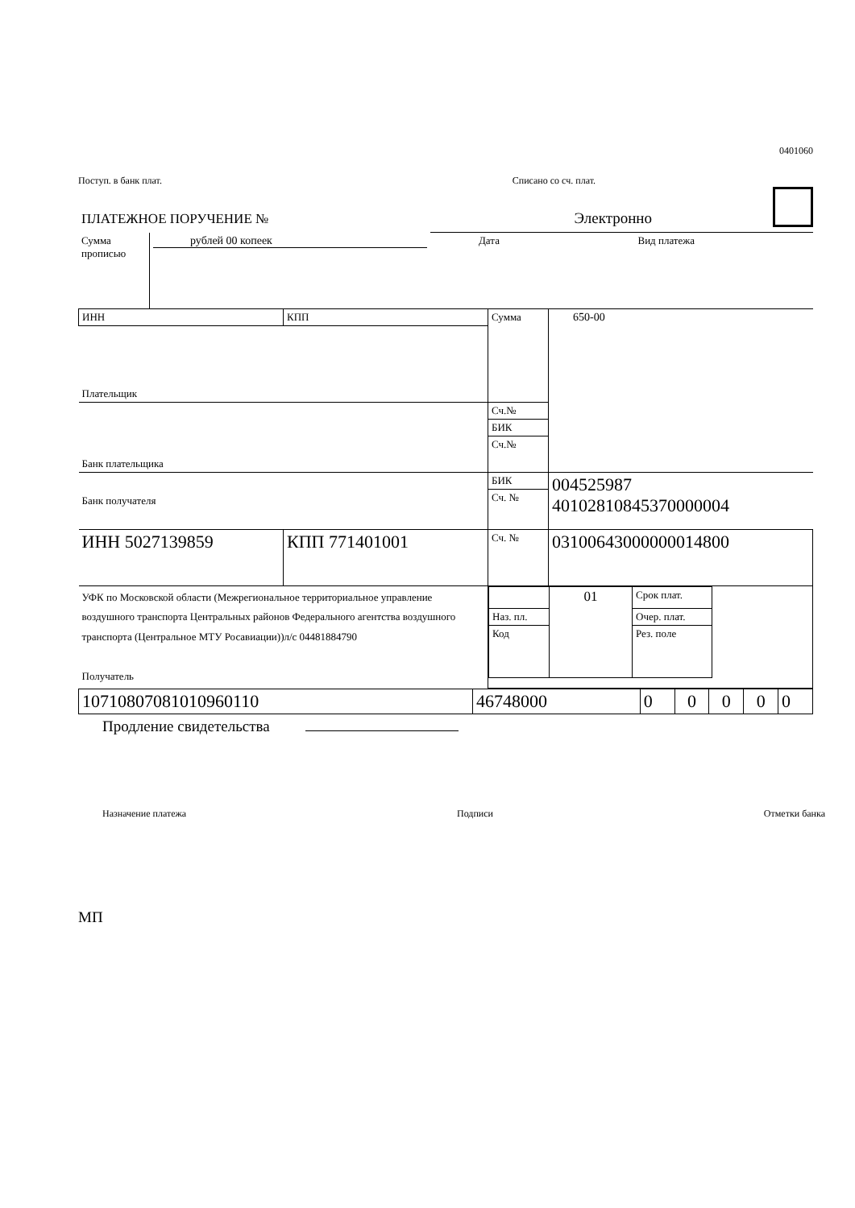0401060
Поступ. в банк плат. Списано со сч. плат.
ПЛАТЕЖНОЕ ПОРУЧЕНИЕ № Электронно
| Сумма прописью | рублей 00 копеек | Дата | Вид платежа |
| ИНН | КПП | Сумма | 650-00 |
| Плательщик | | | |
| Банк плательщика | | Сч.№ | |
| | | БИК | |
| | | Сч.№ | |
| Банк получателя | | БИК | 004525987 40102810845370000004 |
| | | Сч. № | |
| ИНН 5027139859 | КПП 771401001 | Сч. № | 03100643000000014800 |
| УФК по Московской области (Межрегиональное территориальное управление воздушного транспорта Центральных районов Федерального агентства воздушного транспорта (Центральное МТУ Росавиации))л/с 04481884790 Получатель | | / / 01 / Срок плат. / / / Наз. пл. / / Очер. плат. / / / Код / / Рез. поле / / | |
| 10710807081010960110 | 46748000 | 0 | 0 | 0 | 0 | 0 |
Продление свидетельства
Назначение платежа Подписи Отметки банка
МП